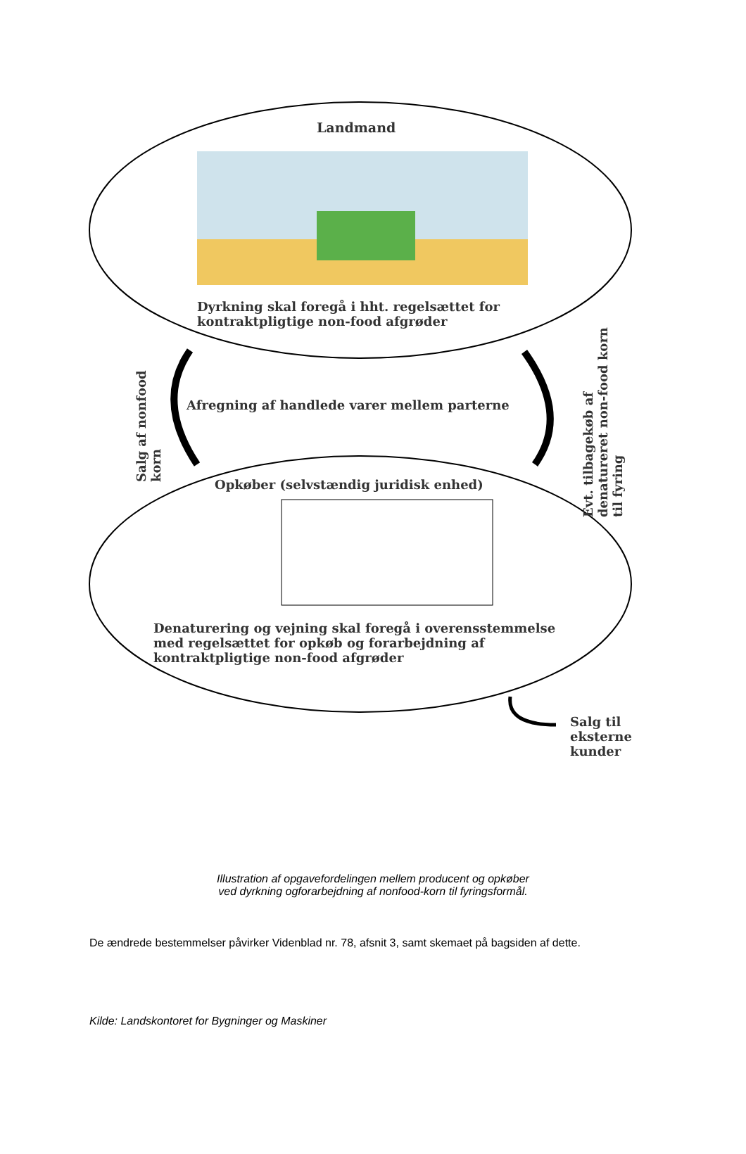Landmand
Dyrkning skal foregå i hht. regelsættet for kontraktpligtige non-food afgrøder
Salg af nonfood korn
Afregning af handlede varer mellem parterne
Evt. tilbagekøb af denatureret non-food korn til fyring
Opkøber (selvstændig juridisk enhed)
Denaturering og vejning skal foregå i overensstemmelse med regelsættet for opkøb og forarbejdning af kontraktpligtige non-food afgrøder
Salg til eksterne kunder
Illustration af opgavefordelingen mellem producent og opkøber
ved dyrkning ogforarbejdning af nonfood-korn til fyringsformål.
De ændrede bestemmelser påvirker Videnblad nr. 78, afsnit 3, samt skemaet på bagsiden af dette.
Kilde: Landskontoret for Bygninger og Maskiner